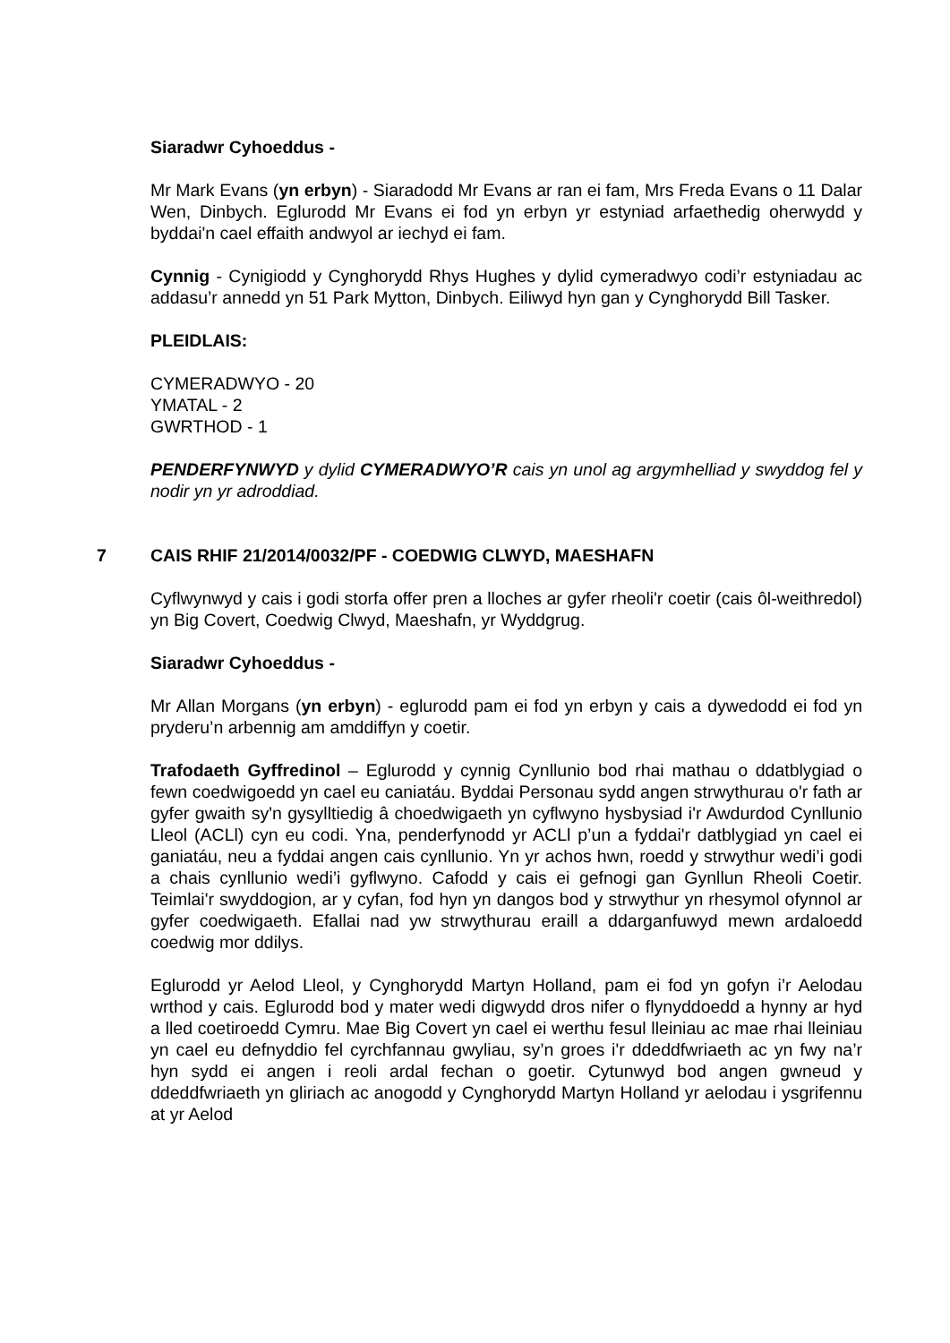Siaradwr Cyhoeddus -
Mr Mark Evans (yn erbyn) - Siaradodd Mr Evans ar ran ei fam, Mrs Freda Evans o 11 Dalar Wen, Dinbych. Eglurodd Mr Evans ei fod yn erbyn yr estyniad arfaethedig oherwydd y byddai'n cael effaith andwyol ar iechyd ei fam.
Cynnig - Cynigiodd y Cynghorydd Rhys Hughes y dylid cymeradwyo codi’r estyniadau ac addasu’r annedd yn 51 Park Mytton, Dinbych. Eiliwyd hyn gan y Cynghorydd Bill Tasker.
PLEIDLAIS:
CYMERADWYO - 20
YMATAL - 2
GWRTHOD - 1
PENDERFYNWYD y dylid CYMERADWYO’R cais yn unol ag argymhelliad y swyddog fel y nodir yn yr adroddiad.
7 CAIS RHIF 21/2014/0032/PF - COEDWIG CLWYD, MAESHAFN
Cyflwynwyd y cais i godi storfa offer pren a lloches ar gyfer rheoli'r coetir (cais ôl-weithredol) yn Big Covert, Coedwig Clwyd, Maeshafn, yr Wyddgrug.
Siaradwr Cyhoeddus -
Mr Allan Morgans (yn erbyn) - eglurodd pam ei fod yn erbyn y cais a dywedodd ei fod yn pryderu’n arbennig am amddiffyn y coetir.
Trafodaeth Gyffredinol – Eglurodd y cynnig Cynllunio bod rhai mathau o ddatblygiad o fewn coedwigoedd yn cael eu caniatáu. Byddai Personau sydd angen strwythurau o'r fath ar gyfer gwaith sy'n gysylltiedig â choedwigaeth yn cyflwyno hysbysiad i'r Awdurdod Cynllunio Lleol (ACLl) cyn eu codi. Yna, penderfynodd yr ACLl p’un a fyddai'r datblygiad yn cael ei ganiatáu, neu a fyddai angen cais cynllunio. Yn yr achos hwn, roedd y strwythur wedi’i godi a chais cynllunio wedi’i gyflwyno. Cafodd y cais ei gefnogi gan Gynllun Rheoli Coetir. Teimlai'r swyddogion, ar y cyfan, fod hyn yn dangos bod y strwythur yn rhesymol ofynnol ar gyfer coedwigaeth. Efallai nad yw strwythurau eraill a ddarganfuwyd mewn ardaloedd coedwig mor ddilys.
Eglurodd yr Aelod Lleol, y Cynghorydd Martyn Holland, pam ei fod yn gofyn i’r Aelodau wrthod y cais. Eglurodd bod y mater wedi digwydd dros nifer o flynyddoedd a hynny ar hyd a lled coetiroedd Cymru. Mae Big Covert yn cael ei werthu fesul lleiniau ac mae rhai lleiniau yn cael eu defnyddio fel cyrchfannau gwyliau, sy’n groes i'r ddeddfwriaeth ac yn fwy na’r hyn sydd ei angen i reoli ardal fechan o goetir. Cytunwyd bod angen gwneud y ddeddfwriaeth yn gliriach ac anogodd y Cynghorydd Martyn Holland yr aelodau i ysgrifennu at yr Aelod